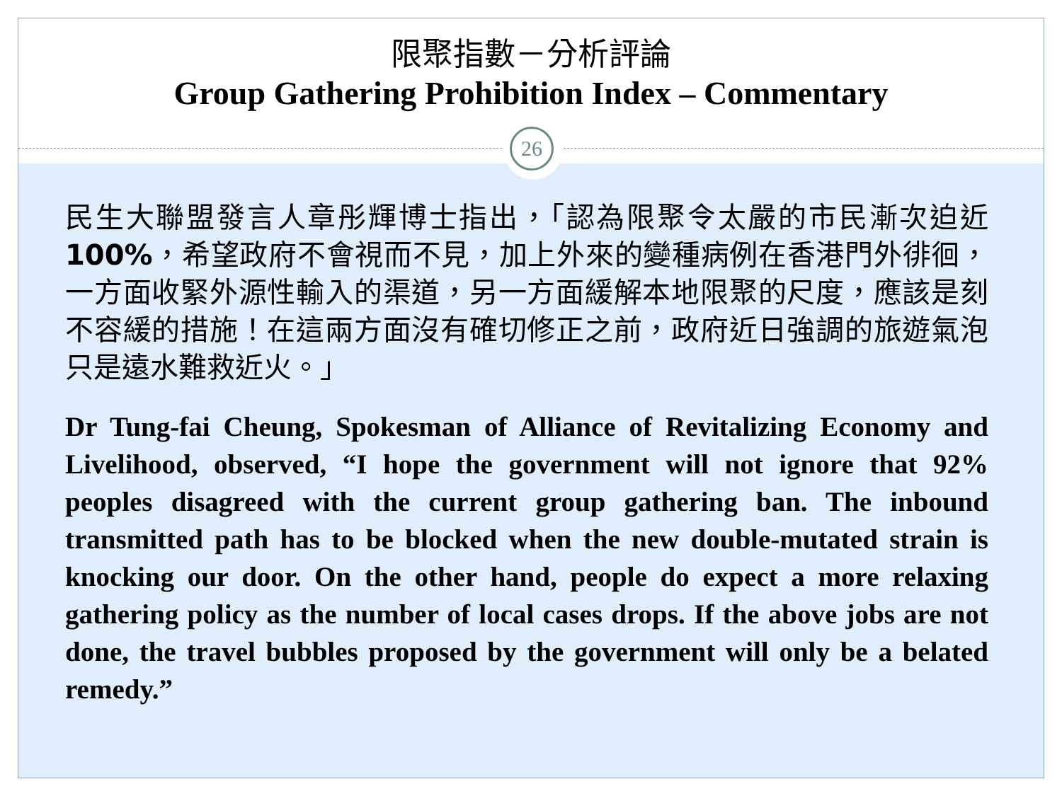限聚指數－分析評論
Group Gathering Prohibition Index – Commentary
民生大聯盟發言人章彤輝博士指出，「認為限聚令太嚴的市民漸次迫近100%，希望政府不會視而不見，加上外來的變種病例在香港門外徘徊，一方面收緊外源性輸入的渠道，另一方面緩解本地限聚的尺度，應該是刻不容緩的措施！在這兩方面沒有確切修正之前，政府近日強調的旅遊氣泡只是遠水難救近火。」
Dr Tung-fai Cheung, Spokesman of Alliance of Revitalizing Economy and Livelihood, observed, “I hope the government will not ignore that 92% peoples disagreed with the current group gathering ban. The inbound transmitted path has to be blocked when the new double-mutated strain is knocking our door. On the other hand, people do expect a more relaxing gathering policy as the number of local cases drops. If the above jobs are not done, the travel bubbles proposed by the government will only be a belated remedy.”
26